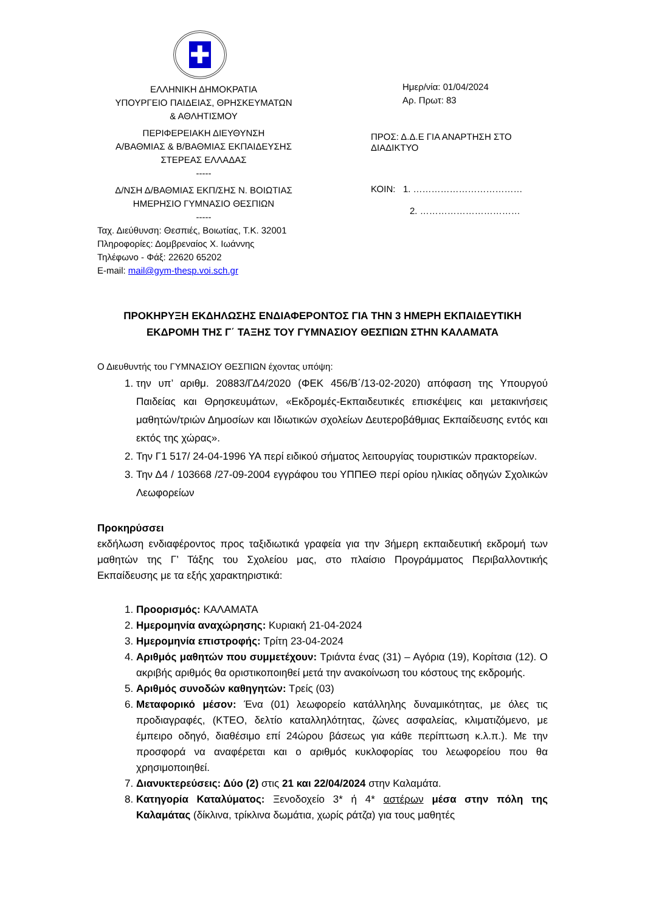✚
ΕΛΛΗΝΙΚΗ ΔΗΜΟΚΡΑΤΙΑ
ΥΠΟΥΡΓΕΙΟ ΠΑΙΔΕΙΑΣ, ΘΡΗΣΚΕΥΜΑΤΩΝ
& ΑΘΛΗΤΙΣΜΟΥ
ΠΕΡΙΦΕΡΕΙΑΚΗ ΔΙΕΥΘΥΝΣΗ
Α/ΒΑΘΜΙΑΣ & Β/ΒΑΘΜΙΑΣ ΕΚΠΑΙΔΕΥΣΗΣ
ΣΤΕΡΕΑΣ ΕΛΛΑΔΑΣ
-----
Δ/ΝΣΗ Δ/ΒΑΘΜΙΑΣ ΕΚΠ/ΣΗΣ Ν. ΒΟΙΩΤΙΑΣ
ΗΜΕΡΗΣΙΟ ΓΥΜΝΑΣΙΟ ΘΕΣΠΙΩΝ
-----
Ταχ. Διεύθυνση: Θεσπιές, Βοιωτίας, Τ.Κ. 32001
Πληροφορίες: Δομβρεναίος Χ. Ιωάννης
Τηλέφωνο - Φάξ: 22620 65202
E-mail: mail@gym-thesp.voi.sch.gr
Ημερ/νία: 01/04/2024
Αρ. Πρωτ: 83
ΠΡΟΣ: Δ.Δ.Ε ΓΙΑ ΑΝΑΡΤΗΣΗ ΣΤΟ
ΔΙΑΔΙΚΤΥΟ
ΚΟΙΝ: 1. ………………………………
2. ……………………………
ΠΡΟΚΗΡΥΞΗ ΕΚΔΗΛΩΣΗΣ ΕΝΔΙΑΦΕΡΟΝΤΟΣ ΓΙΑ ΤΗΝ 3 ΗΜΕΡΗ ΕΚΠΑΙΔΕΥΤΙΚΗ ΕΚΔΡΟΜΗ ΤΗΣ Γ΄ ΤΑΞΗΣ ΤΟΥ ΓΥΜΝΑΣΙΟΥ ΘΕΣΠΙΩΝ ΣΤΗΝ ΚΑΛΑΜΑΤΑ
Ο Διευθυντής του ΓΥΜΝΑΣΙΟΥ ΘΕΣΠΙΩΝ έχοντας υπόψη:
1. την υπ’ αριθμ. 20883/ΓΔ4/2020 (ΦΕΚ 456/Β΄/13-02-2020) απόφαση της Υπουργού Παιδείας και Θρησκευμάτων, «Εκδρομές-Εκπαιδευτικές επισκέψεις και μετακινήσεις μαθητών/τριών Δημοσίων και Ιδιωτικών σχολείων Δευτεροβάθμιας Εκπαίδευσης εντός και εκτός της χώρας».
2. Την Γ1 517/ 24-04-1996 ΥΑ περί ειδικού σήματος λειτουργίας τουριστικών πρακτορείων.
3. Την Δ4 / 103668 /27-09-2004 εγγράφου του ΥΠΠΕΘ περί ορίου ηλικίας οδηγών Σχολικών Λεωφορείων
Προκηρύσσει
εκδήλωση ενδιαφέροντος προς ταξιδιωτικά γραφεία για την 3ήμερη εκπαιδευτική εκδρομή των μαθητών της Γ’ Τάξης του Σχολείου μας, στο πλαίσιο Προγράμματος Περιβαλλοντικής Εκπαίδευσης με τα εξής χαρακτηριστικά:
1. Προορισμός: ΚΑΛΑΜΑΤΑ
2. Ημερομηνία αναχώρησης: Κυριακή 21-04-2024
3. Ημερομηνία επιστροφής: Τρίτη 23-04-2024
4. Αριθμός μαθητών που συμμετέχουν: Τριάντα ένας (31) – Αγόρια (19), Κορίτσια (12). Ο ακριβής αριθμός θα οριστικοποιηθεί μετά την ανακοίνωση του κόστους της εκδρομής.
5. Αριθμός συνοδών καθηγητών: Τρείς (03)
6. Μεταφορικό μέσον: Ένα (01) λεωφορείο κατάλληλης δυναμικότητας, με όλες τις προδιαγραφές, (ΚΤΕΟ, δελτίο καταλληλότητας, ζώνες ασφαλείας, κλιματιζόμενο, με έμπειρο οδηγό, διαθέσιμο επί 24ώρου βάσεως για κάθε περίπτωση κ.λ.π.). Με την προσφορά να αναφέρεται και ο αριθμός κυκλοφορίας του λεωφορείου που θα χρησιμοποιηθεί.
7. Διανυκτερεύσεις: Δύο (2) στις 21 και 22/04/2024 στην Καλαμάτα.
8. Κατηγορία Καταλύματος: Ξενοδοχείο 3* ή 4* αστέρων μέσα στην πόλη της Καλαμάτας (δίκλινα, τρίκλινα δωμάτια, χωρίς ράτζα) για τους μαθητές